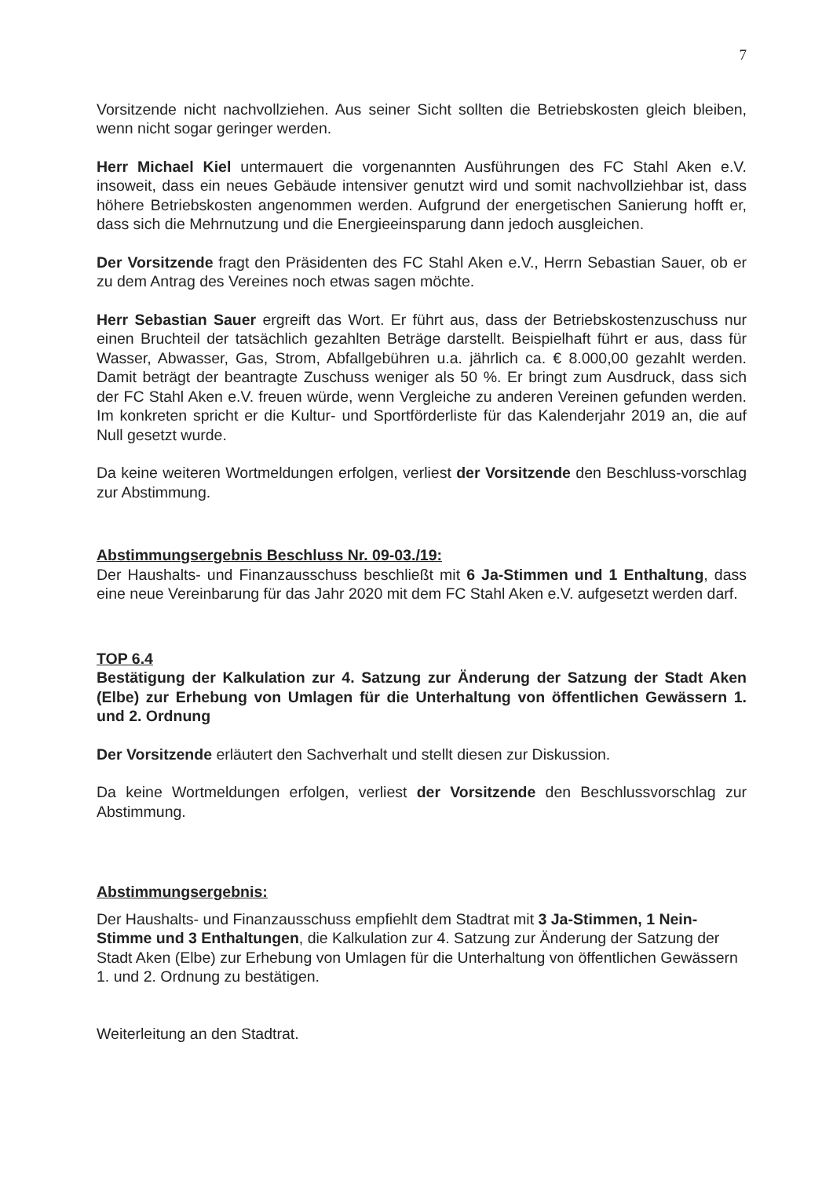7
Vorsitzende nicht nachvollziehen. Aus seiner Sicht sollten die Betriebskosten gleich bleiben, wenn nicht sogar geringer werden.
Herr Michael Kiel untermauert die vorgenannten Ausführungen des FC Stahl Aken e.V. insoweit, dass ein neues Gebäude intensiver genutzt wird und somit nachvollziehbar ist, dass höhere Betriebskosten angenommen werden. Aufgrund der energetischen Sanierung hofft er, dass sich die Mehrnutzung und die Energieeinsparung dann jedoch ausgleichen.
Der Vorsitzende fragt den Präsidenten des FC Stahl Aken e.V., Herrn Sebastian Sauer, ob er zu dem Antrag des Vereines noch etwas sagen möchte.
Herr Sebastian Sauer ergreift das Wort. Er führt aus, dass der Betriebskostenzuschuss nur einen Bruchteil der tatsächlich gezahlten Beträge darstellt. Beispielhaft führt er aus, dass für Wasser, Abwasser, Gas, Strom, Abfallgebühren u.a. jährlich ca. € 8.000,00 gezahlt werden. Damit beträgt der beantragte Zuschuss weniger als 50 %. Er bringt zum Ausdruck, dass sich der FC Stahl Aken e.V. freuen würde, wenn Vergleiche zu anderen Vereinen gefunden werden. Im konkreten spricht er die Kultur- und Sportförderliste für das Kalenderjahr 2019 an, die auf Null gesetzt wurde.
Da keine weiteren Wortmeldungen erfolgen, verliest der Vorsitzende den Beschluss-vorschlag zur Abstimmung.
Abstimmungsergebnis Beschluss Nr. 09-03./19:
Der Haushalts- und Finanzausschuss beschließt mit 6 Ja-Stimmen und 1 Enthaltung, dass eine neue Vereinbarung für das Jahr 2020 mit dem FC Stahl Aken e.V. aufgesetzt werden darf.
TOP 6.4
Bestätigung der Kalkulation zur 4. Satzung zur Änderung der Satzung der Stadt Aken (Elbe) zur Erhebung von Umlagen für die Unterhaltung von öffentlichen Gewässern 1. und 2. Ordnung
Der Vorsitzende erläutert den Sachverhalt und stellt diesen zur Diskussion.
Da keine Wortmeldungen erfolgen, verliest der Vorsitzende den Beschlussvorschlag zur Abstimmung.
Abstimmungsergebnis:
Der Haushalts- und Finanzausschuss empfiehlt dem Stadtrat mit 3 Ja-Stimmen, 1 Nein-Stimme und 3 Enthaltungen, die Kalkulation zur 4. Satzung zur Änderung der Satzung der Stadt Aken (Elbe) zur Erhebung von Umlagen für die Unterhaltung von öffentlichen Gewässern 1. und 2. Ordnung zu bestätigen.
Weiterleitung an den Stadtrat.